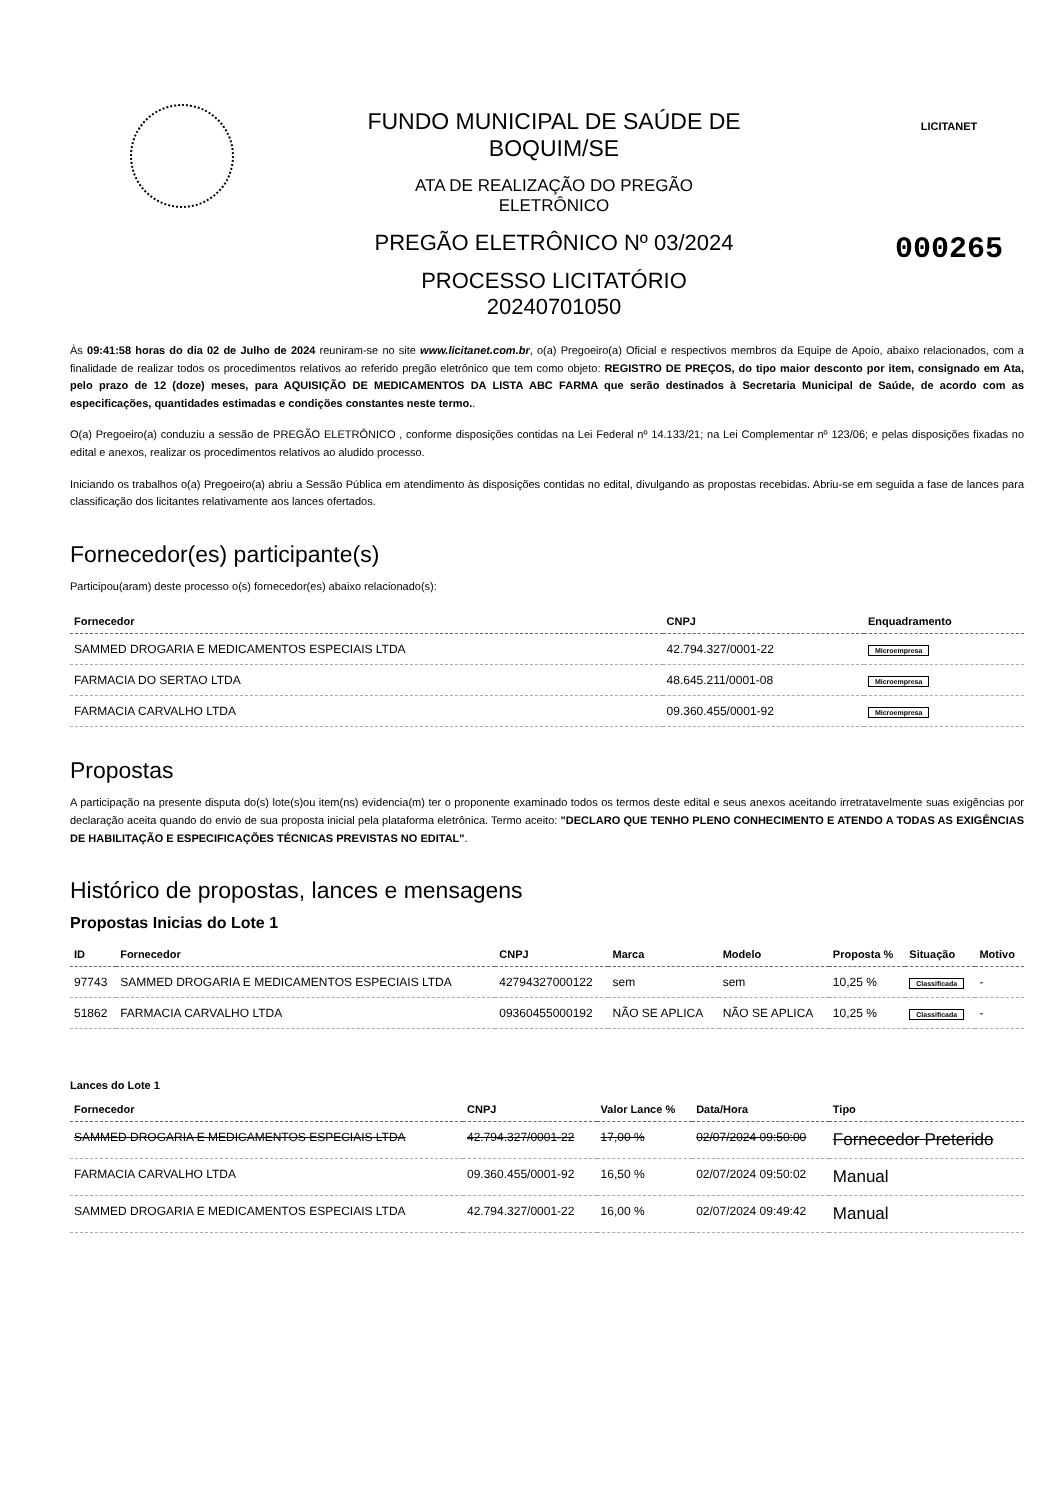FUNDO MUNICIPAL DE SAÚDE DE
BOQUIM/SE
ATA DE REALIZAÇÃO DO PREGÃO
ELETRÔNICO
PREGÃO ELETRÔNICO Nº 03/2024
PROCESSO LICITATÓRIO
20240701050
LICITANET
000265
Às 09:41:58 horas do dia 02 de Julho de 2024 reuniram-se no site www.licitanet.com.br, o(a) Pregoeiro(a) Oficial e respectivos membros da Equipe de Apoio, abaixo relacionados, com a finalidade de realizar todos os procedimentos relativos ao referido pregão eletrônico que tem como objeto: REGISTRO DE PREÇOS, do tipo maior desconto por item, consignado em Ata, pelo prazo de 12 (doze) meses, para AQUISIÇÃO DE MEDICAMENTOS DA LISTA ABC FARMA que serão destinados à Secretaria Municipal de Saúde, de acordo com as especificações, quantidades estimadas e condições constantes neste termo..
O(a) Pregoeiro(a) conduziu a sessão de PREGÃO ELETRÔNICO , conforme disposições contidas na Lei Federal nº 14.133/21; na Lei Complementar nº 123/06; e pelas disposições fixadas no edital e anexos, realizar os procedimentos relativos ao aludido processo.
Iniciando os trabalhos o(a) Pregoeiro(a) abriu a Sessão Pública em atendimento às disposições contidas no edital, divulgando as propostas recebidas. Abriu-se em seguida a fase de lances para classificação dos licitantes relativamente aos lances ofertados.
Fornecedor(es) participante(s)
Participou(aram) deste processo o(s) fornecedor(es) abaixo relacionado(s):
| Fornecedor | CNPJ | Enquadramento |
| --- | --- | --- |
| SAMMED DROGARIA E MEDICAMENTOS ESPECIAIS LTDA | 42.794.327/0001-22 | Microempresa |
| FARMACIA DO SERTAO LTDA | 48.645.211/0001-08 | Microempresa |
| FARMACIA CARVALHO LTDA | 09.360.455/0001-92 | Microempresa |
Propostas
A participação na presente disputa do(s) lote(s)ou item(ns) evidencia(m) ter o proponente examinado todos os termos deste edital e seus anexos aceitando irretratavelmente suas exigências por declaração aceita quando do envio de sua proposta inicial pela plataforma eletrônica. Termo aceito: "DECLARO QUE TENHO PLENO CONHECIMENTO E ATENDO A TODAS AS EXIGÊNCIAS DE HABILITAÇÃO E ESPECIFICAÇÕES TÉCNICAS PREVISTAS NO EDITAL".
Histórico de propostas, lances e mensagens
Propostas Inicias do Lote 1
| ID | Fornecedor | CNPJ | Marca | Modelo | Proposta % | Situação | Motivo |
| --- | --- | --- | --- | --- | --- | --- | --- |
| 97743 | SAMMED DROGARIA E MEDICAMENTOS ESPECIAIS LTDA | 42794327000122 | sem | sem | 10,25 % | Classificada | - |
| 51862 | FARMACIA CARVALHO LTDA | 09360455000192 | NÃO SE APLICA | NÃO SE APLICA | 10,25 % | Classificada | - |
Lances do Lote 1
| Fornecedor | CNPJ | Valor Lance % | Data/Hora | Tipo |
| --- | --- | --- | --- | --- |
| SAMMED DROGARIA E MEDICAMENTOS ESPECIAIS LTDA | 42.794.327/0001-22 | 17,00 % | 02/07/2024 09:50:00 | Fornecedor Preterido |
| FARMACIA CARVALHO LTDA | 09.360.455/0001-92 | 16,50 % | 02/07/2024 09:50:02 | Manual |
| SAMMED DROGARIA E MEDICAMENTOS ESPECIAIS LTDA | 42.794.327/0001-22 | 16,00 % | 02/07/2024 09:49:42 | Manual |